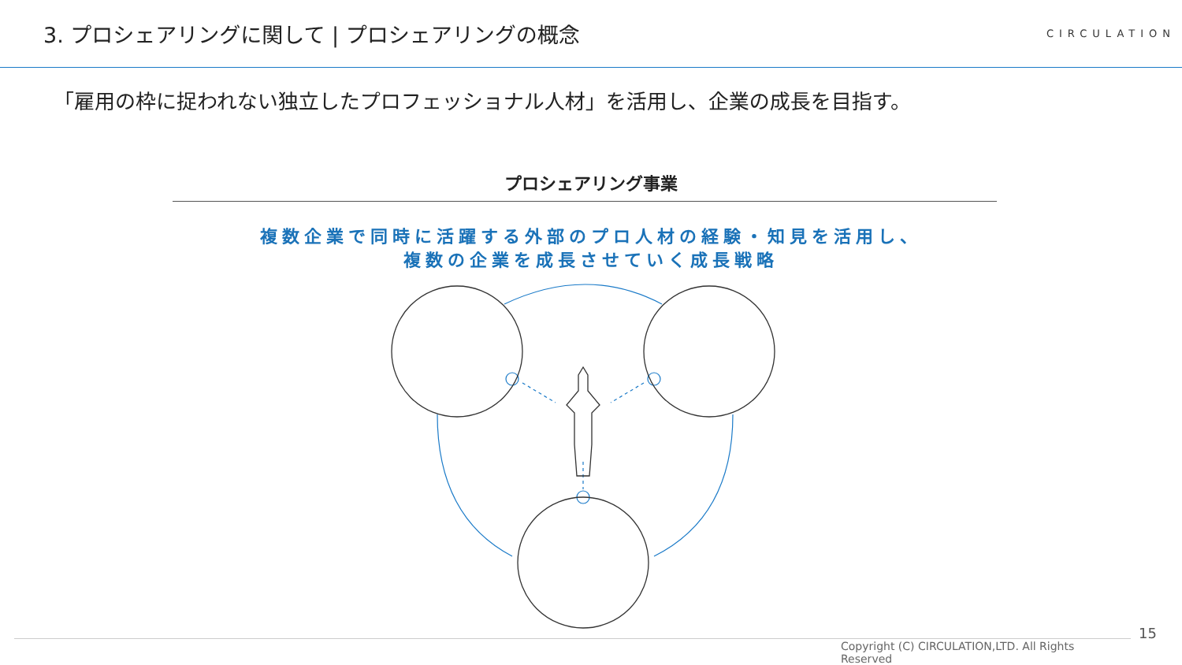3. プロシェアリングに関して | プロシェアリングの概念
CIRCULATION
「雇用の枠に捉われない独立したプロフェッショナル人材」を活用し、企業の成長を目指す。
プロシェアリング事業
複数企業で同時に活躍する外部のプロ人材の経験・知見を活用し、
複数の企業を成長させていく成長戦略
15
Copyright (C) CIRCULATION,LTD. All Rights Reserved